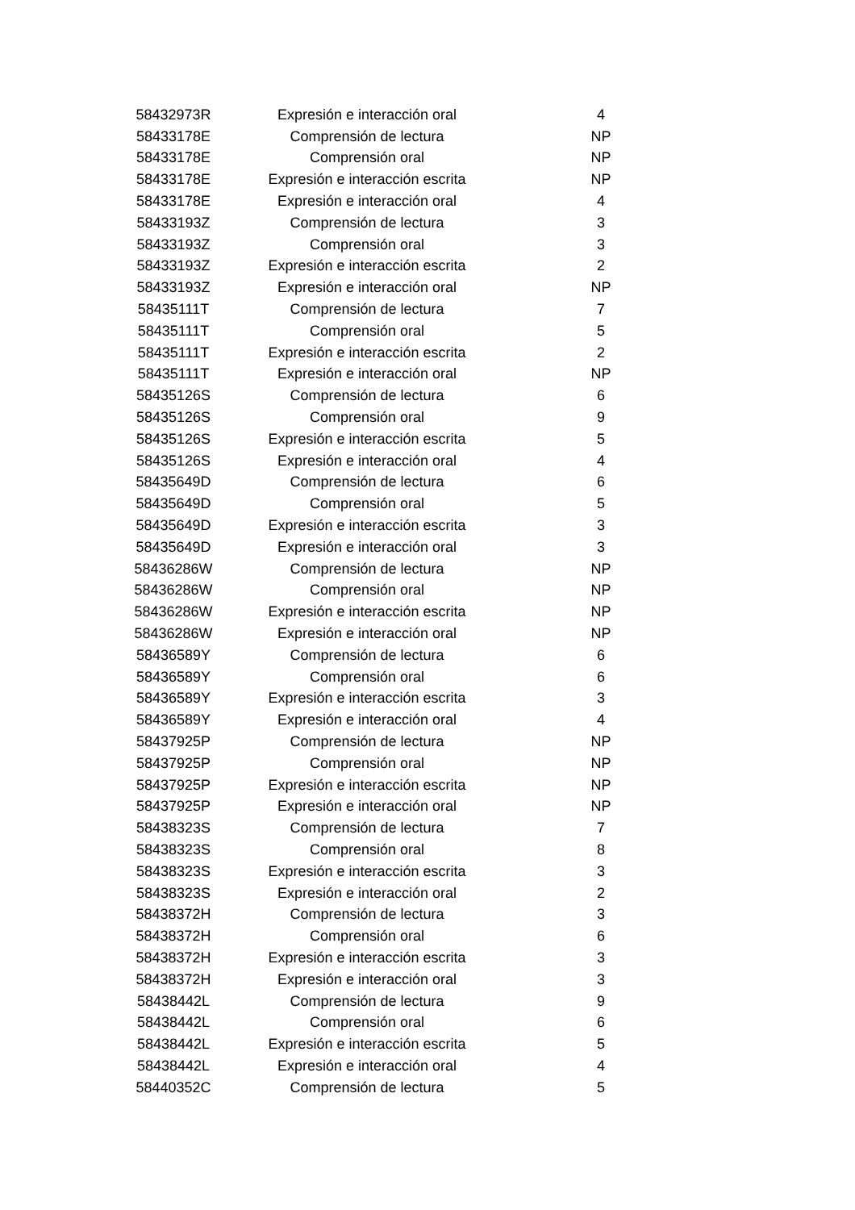| 58432973R | Expresión e interacción oral | 4 |
| 58433178E | Comprensión de lectura | NP |
| 58433178E | Comprensión oral | NP |
| 58433178E | Expresión e interacción escrita | NP |
| 58433178E | Expresión e interacción oral | 4 |
| 58433193Z | Comprensión de lectura | 3 |
| 58433193Z | Comprensión oral | 3 |
| 58433193Z | Expresión e interacción escrita | 2 |
| 58433193Z | Expresión e interacción oral | NP |
| 58435111T | Comprensión de lectura | 7 |
| 58435111T | Comprensión oral | 5 |
| 58435111T | Expresión e interacción escrita | 2 |
| 58435111T | Expresión e interacción oral | NP |
| 58435126S | Comprensión de lectura | 6 |
| 58435126S | Comprensión oral | 9 |
| 58435126S | Expresión e interacción escrita | 5 |
| 58435126S | Expresión e interacción oral | 4 |
| 58435649D | Comprensión de lectura | 6 |
| 58435649D | Comprensión oral | 5 |
| 58435649D | Expresión e interacción escrita | 3 |
| 58435649D | Expresión e interacción oral | 3 |
| 58436286W | Comprensión de lectura | NP |
| 58436286W | Comprensión oral | NP |
| 58436286W | Expresión e interacción escrita | NP |
| 58436286W | Expresión e interacción oral | NP |
| 58436589Y | Comprensión de lectura | 6 |
| 58436589Y | Comprensión oral | 6 |
| 58436589Y | Expresión e interacción escrita | 3 |
| 58436589Y | Expresión e interacción oral | 4 |
| 58437925P | Comprensión de lectura | NP |
| 58437925P | Comprensión oral | NP |
| 58437925P | Expresión e interacción escrita | NP |
| 58437925P | Expresión e interacción oral | NP |
| 58438323S | Comprensión de lectura | 7 |
| 58438323S | Comprensión oral | 8 |
| 58438323S | Expresión e interacción escrita | 3 |
| 58438323S | Expresión e interacción oral | 2 |
| 58438372H | Comprensión de lectura | 3 |
| 58438372H | Comprensión oral | 6 |
| 58438372H | Expresión e interacción escrita | 3 |
| 58438372H | Expresión e interacción oral | 3 |
| 58438442L | Comprensión de lectura | 9 |
| 58438442L | Comprensión oral | 6 |
| 58438442L | Expresión e interacción escrita | 5 |
| 58438442L | Expresión e interacción oral | 4 |
| 58440352C | Comprensión de lectura | 5 |